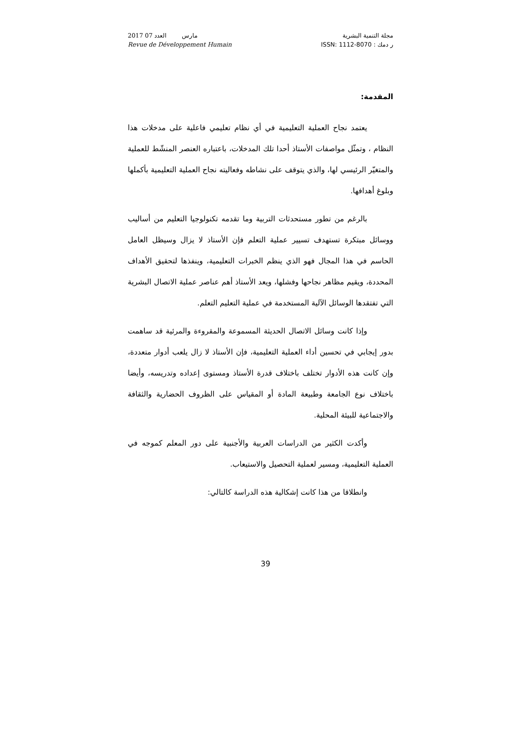2017 مارس العدد 07
Revue de Développement Humain
مجلة التنمية البشرية
ر دمك : ISSN: 1112-8070
المقدمة:
يعتمد نجاح العملية التعليمية في أي نظام تعليمي فاعلية على مدخلات هذا النظام ، وتمثّل مواصفات الأستاذ أحدا تلك المدخلات، باعتباره العنصر المنشّط للعملية والمتغيّر الرئيسي لها، والذي يتوقف على نشاطه وفعاليته نجاح العملية التعليمية بأكملها وبلوغ أهدافها.
بالرغم من تطور مستحدثات التربية وما تقدمه تكنولوجيا التعليم من أساليب ووسائل مبتكرة تستهدف تسيير عملية التعلم فإن الأستاذ لا يزال وسيظل العامل الحاسم في هذا المجال فهو الذي ينظم الخبرات التعليمية، وينفذها لتحقيق الأهداف المحددة، ويقيم مظاهر نجاحها وفشلها، ويعد الأستاذ أهم عناصر عملية الاتصال البشرية التي تفتقدها الوسائل الآلية المستخدمة في عملية التعليم التعلم.
وإذا كانت وسائل الاتصال الحديثة المسموعة والمقروءة والمرئية قد ساهمت بدور إيجابي في تحسين أداء العملية التعليمية، فإن الأستاذ لا زال يلعب أدوار متعددة، وإن كانت هذه الأدوار تختلف باختلاف قدرة الأستاذ ومستوى إعداده وتدريسه، وأيضا باختلاف نوع الجامعة وطبيعة المادة أو المقياس على الظروف الحضارية والثقافة والاجتماعية للبيئة المحلية.
وأكدت الكثير من الدراسات العربية والأجنبية على دور المعلم كموجه في العملية التعليمية، ومسير لعملية التحصيل والاستيعاب.
وانطلاقا من هذا كانت إشكالية هذه الدراسة كالتالي:
39